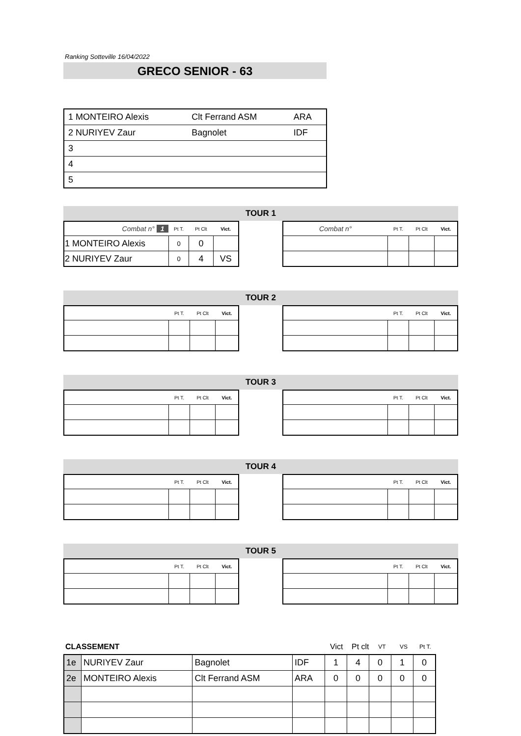Ranking Sotteville 16/04/2022
GRECO SENIOR - 63
| 1 MONTEIRO Alexis | Clt Ferrand ASM | ARA |
| 2 NURIYEV Zaur | Bagnolet | IDF |
| 3 | | |
| 4 | | |
| 5 | | |
TOUR 1
| Combat n° 1 | Pt T. | Pt Clt | Vict. |
| --- | --- | --- | --- |
| 1 MONTEIRO Alexis | 0 | 0 | |
| 2 NURIYEV Zaur | 0 | 4 | VS |
| Combat n° | Pt T. | Pt Clt | Vict. |
| --- | --- | --- | --- |
TOUR 2
| | Pt T. | Pt Clt | Vict. |
| --- | --- | --- | --- |
| | Pt T. | Pt Clt | Vict. |
| --- | --- | --- | --- |
TOUR 3
| | Pt T. | Pt Clt | Vict. |
| --- | --- | --- | --- |
| | Pt T. | Pt Clt | Vict. |
| --- | --- | --- | --- |
TOUR 4
| | Pt T. | Pt Clt | Vict. |
| --- | --- | --- | --- |
| | Pt T. | Pt Clt | Vict. |
| --- | --- | --- | --- |
TOUR 5
| | Pt T. | Pt Clt | Vict. |
| --- | --- | --- | --- |
| | Pt T. | Pt Clt | Vict. |
| --- | --- | --- | --- |
| CLASSEMENT | Vict | Pt clt | VT | VS | Pt T. |
| 1e | NURIYEV Zaur | Bagnolet | IDF | 1 | 4 | 0 | 1 | 0 |
| 2e | MONTEIRO Alexis | Clt Ferrand ASM | ARA | 0 | 0 | 0 | 0 | 0 |